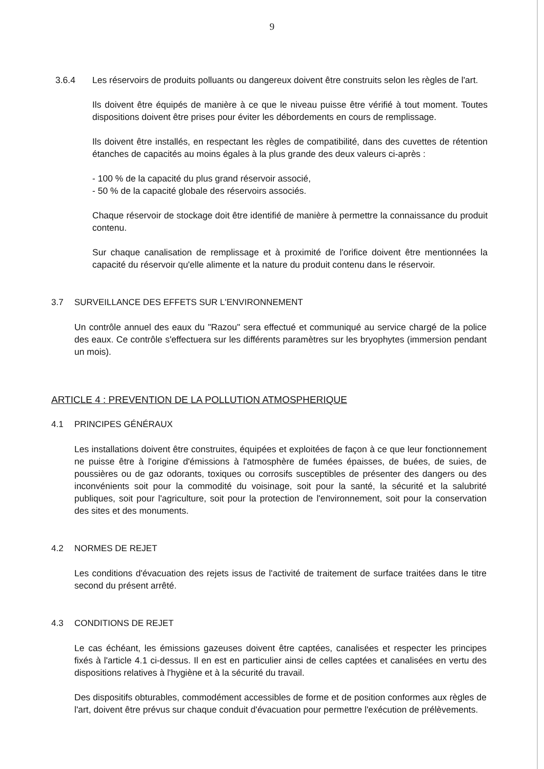9
3.6.4 Les réservoirs de produits polluants ou dangereux doivent être construits selon les règles de l'art.
Ils doivent être équipés de manière à ce que le niveau puisse être vérifié à tout moment. Toutes dispositions doivent être prises pour éviter les débordements en cours de remplissage.
Ils doivent être installés, en respectant les règles de compatibilité, dans des cuvettes de rétention étanches de capacités au moins égales à la plus grande des deux valeurs ci-après :
- 100 % de la capacité du plus grand réservoir associé,
- 50 % de la capacité globale des réservoirs associés.
Chaque réservoir de stockage doit être identifié de manière à permettre la connaissance du produit contenu.
Sur chaque canalisation de remplissage et à proximité de l'orifice doivent être mentionnées la capacité du réservoir qu'elle alimente et la nature du produit contenu dans le réservoir.
3.7 SURVEILLANCE DES EFFETS SUR L'ENVIRONNEMENT
Un contrôle annuel des eaux du "Razou" sera effectué et communiqué au service chargé de la police des eaux. Ce contrôle s'effectuera sur les différents paramètres sur les bryophytes (immersion pendant un mois).
ARTICLE 4 : PREVENTION DE LA POLLUTION ATMOSPHERIQUE
4.1 PRINCIPES GÉNÉRAUX
Les installations doivent être construites, équipées et exploitées de façon à ce que leur fonctionnement ne puisse être à l'origine d'émissions à l'atmosphère de fumées épaisses, de buées, de suies, de poussières ou de gaz odorants, toxiques ou corrosifs susceptibles de présenter des dangers ou des inconvénients soit pour la commodité du voisinage, soit pour la santé, la sécurité et la salubrité publiques, soit pour l'agriculture, soit pour la protection de l'environnement, soit pour la conservation des sites et des monuments.
4.2 NORMES DE REJET
Les conditions d'évacuation des rejets issus de l'activité de traitement de surface traitées dans le titre second du présent arrêté.
4.3 CONDITIONS DE REJET
Le cas échéant, les émissions gazeuses doivent être captées, canalisées et respecter les principes fixés à l'article 4.1 ci-dessus. Il en est en particulier ainsi de celles captées et canalisées en vertu des dispositions relatives à l'hygiène et à la sécurité du travail.
Des dispositifs obturables, commodément accessibles de forme et de position conformes aux règles de l'art, doivent être prévus sur chaque conduit d'évacuation pour permettre l'exécution de prélèvements.